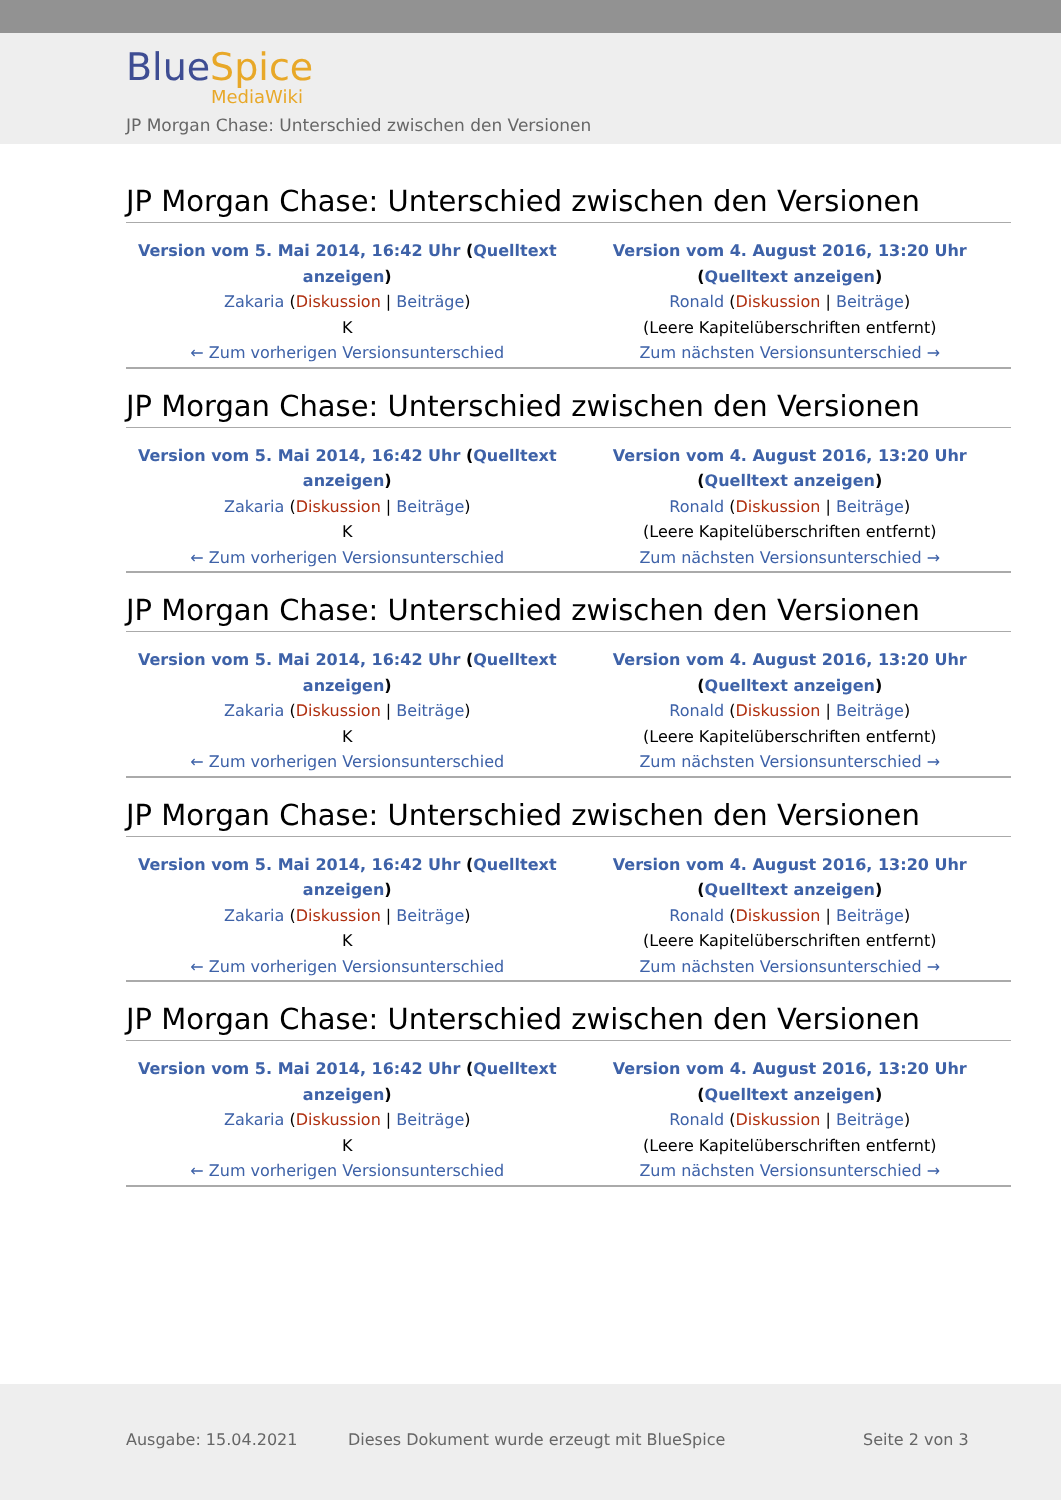BlueSpice
MediaWiki
JP Morgan Chase: Unterschied zwischen den Versionen
JP Morgan Chase: Unterschied zwischen den Versionen
| Version vom 5. Mai 2014, 16:42 Uhr ( Quelltext anzeigen ) Zakaria ( Diskussion / Beiträge ) K ← Zum vorherigen Versionsunterschied | Version vom 4. August 2016, 13:20 Uhr ( Quelltext anzeigen ) Ronald ( Diskussion / Beiträge ) (Leere Kapitelüberschriften entfernt) Zum nächsten Versionsunterschied → |
JP Morgan Chase: Unterschied zwischen den Versionen
| Version vom 5. Mai 2014, 16:42 Uhr ( Quelltext anzeigen ) Zakaria ( Diskussion / Beiträge ) K ← Zum vorherigen Versionsunterschied | Version vom 4. August 2016, 13:20 Uhr ( Quelltext anzeigen ) Ronald ( Diskussion / Beiträge ) (Leere Kapitelüberschriften entfernt) Zum nächsten Versionsunterschied → |
JP Morgan Chase: Unterschied zwischen den Versionen
| Version vom 5. Mai 2014, 16:42 Uhr ( Quelltext anzeigen ) Zakaria ( Diskussion / Beiträge ) K ← Zum vorherigen Versionsunterschied | Version vom 4. August 2016, 13:20 Uhr ( Quelltext anzeigen ) Ronald ( Diskussion / Beiträge ) (Leere Kapitelüberschriften entfernt) Zum nächsten Versionsunterschied → |
JP Morgan Chase: Unterschied zwischen den Versionen
| Version vom 5. Mai 2014, 16:42 Uhr ( Quelltext anzeigen ) Zakaria ( Diskussion / Beiträge ) K ← Zum vorherigen Versionsunterschied | Version vom 4. August 2016, 13:20 Uhr ( Quelltext anzeigen ) Ronald ( Diskussion / Beiträge ) (Leere Kapitelüberschriften entfernt) Zum nächsten Versionsunterschied → |
JP Morgan Chase: Unterschied zwischen den Versionen
| Version vom 5. Mai 2014, 16:42 Uhr ( Quelltext anzeigen ) Zakaria ( Diskussion / Beiträge ) K ← Zum vorherigen Versionsunterschied | Version vom 4. August 2016, 13:20 Uhr ( Quelltext anzeigen ) Ronald ( Diskussion / Beiträge ) (Leere Kapitelüberschriften entfernt) Zum nächsten Versionsunterschied → |
Ausgabe: 15.04.2021
Dieses Dokument wurde erzeugt mit BlueSpice
Seite 2 von 3